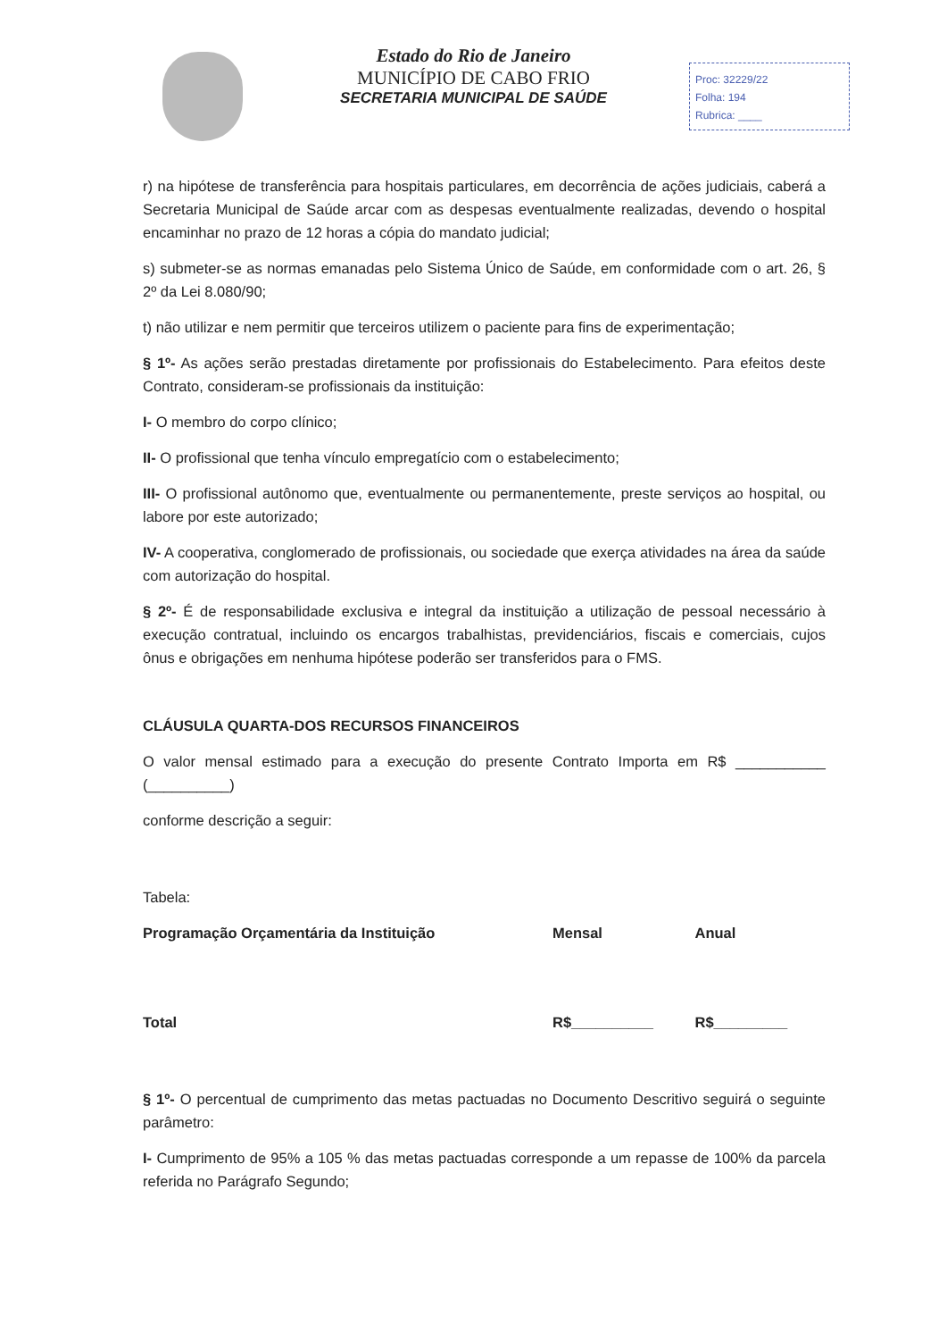Estado do Rio de Janeiro
MUNICÍPIO DE CABO FRIO
SECRETARIA MUNICIPAL DE SAÚDE
Proc: 32229/22
Folha: 194
Rubrica: ____
r) na hipótese de transferência para hospitais particulares, em decorrência de ações judiciais, caberá a Secretaria Municipal de Saúde arcar com as despesas eventualmente realizadas, devendo o hospital encaminhar no prazo de 12 horas a cópia do mandato judicial;
s) submeter-se as normas emanadas pelo Sistema Único de Saúde, em conformidade com o art. 26, § 2º da Lei 8.080/90;
t) não utilizar e nem permitir que terceiros utilizem o paciente para fins de experimentação;
§ 1º- As ações serão prestadas diretamente por profissionais do Estabelecimento. Para efeitos deste Contrato, consideram-se profissionais da instituição:
I- O membro do corpo clínico;
II- O profissional que tenha vínculo empregatício com o estabelecimento;
III- O profissional autônomo que, eventualmente ou permanentemente, preste serviços ao hospital, ou labore por este autorizado;
IV- A cooperativa, conglomerado de profissionais, ou sociedade que exerça atividades na área da saúde com autorização do hospital.
§ 2º- É de responsabilidade exclusiva e integral da instituição a utilização de pessoal necessário à execução contratual, incluindo os encargos trabalhistas, previdenciários, fiscais e comerciais, cujos ônus e obrigações em nenhuma hipótese poderão ser transferidos para o FMS.
CLÁUSULA QUARTA-DOS RECURSOS FINANCEIROS
O valor mensal estimado para a execução do presente Contrato Importa em R$ ___________ (__________)
conforme descrição a seguir:
Tabela:
| Programação Orçamentária da Instituição | Mensal | Anual |
| --- | --- | --- |
| Total | R$__________ | R$_________ |
§ 1º- O percentual de cumprimento das metas pactuadas no Documento Descritivo seguirá o seguinte parâmetro:
I- Cumprimento de 95% a 105 % das metas pactuadas corresponde a um repasse de 100% da parcela referida no Parágrafo Segundo;